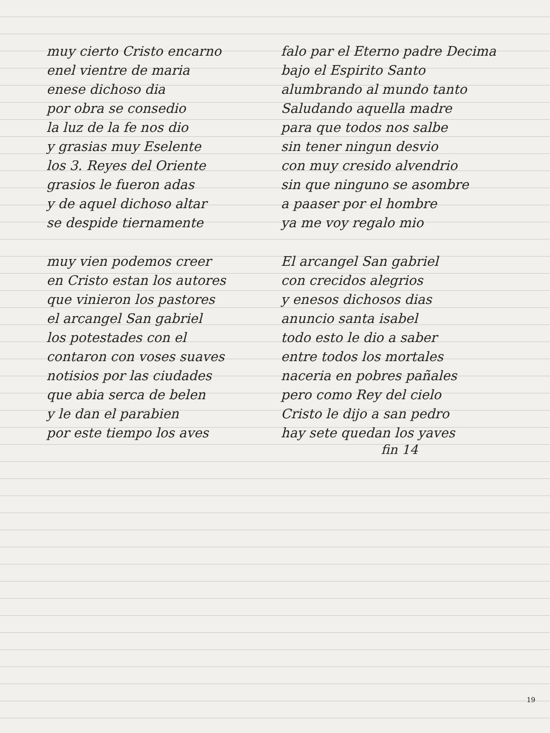muy cierto Cristo encarno
enel vientre de maria
enese dichoso dia
por obra se consedio
la luz de la fe nos dio
y grasias muy Eselente
los 3. Reyes del Oriente
grasios le fueron adas
y de aquel dichoso altar
se despide tiernamente
falo par el Eterno padre Decima
bajo el Espirito Santo
alumbrando al mundo tanto
Saludando aquella madre
para que todos nos salbe
sin tener ningun desvio
con muy cresido alvendrio
sin que ninguno se asombre
a paaser por el hombre
ya me voy regalo mio
muy vien podemos creer
en Cristo estan los autores
que vinieron los pastores
el arcangel San gabriel
los potestades con el
contaron con voses suaves
notisios por las ciudades
que abia serca de belen
y le dan el parabien
por este tiempo los aves
El arcangel San gabriel
con crecidos alegrios
y enesos dichosos dias
anuncio santa isabel
todo esto le dio a saber
entre todos los mortales
naceria en pobres pañales
pero como Rey del cielo
Cristo le dijo a san pedro
hay sete quedan los yaves
fin 14
19